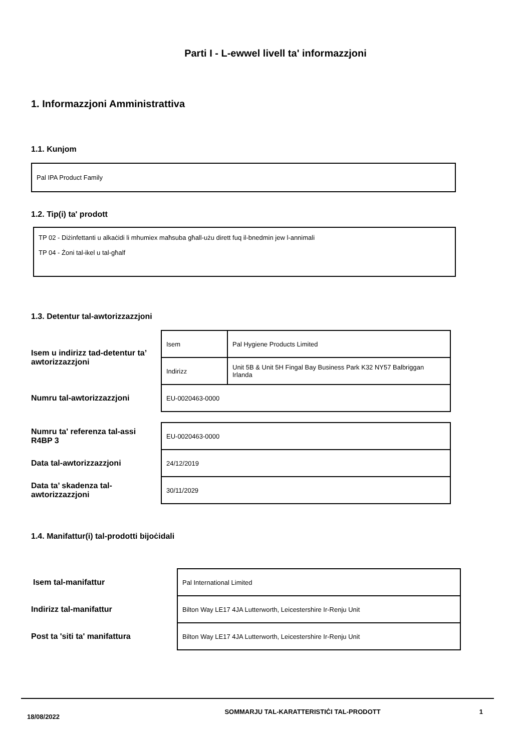Parti I - L-ewwel livell ta' informazzjoni
1. Informazzjoni Amministrattiva
1.1. Kunjom
Pal IPA Product Family
1.2. Tip(i) ta' prodott
TP 02 - Diżinfettanti u alkaċidi li mhumiex maħsuba għall-użu dirett fuq il-bnedmin jew l-annimali
TP 04 - Żoni tal-ikel u tal-għalf
1.3. Detentur tal-awtorizzazzjoni
| Isem u indirizz tad-detentur ta’ awtorizzazzjoni | Isem | Pal Hygiene Products Limited |
| | Indirizz | Unit 5B & Unit 5H Fingal Bay Business Park K32 NY57 Balbriggan Irlanda |
| Numru tal-awtorizzazzjoni | EU-0020463-0000 | |
| Numru ta' referenza tal-assi R4BP 3 | EU-0020463-0000 | |
| Data tal-awtorizzazzjoni | 24/12/2019 | |
| Data ta’ skadenza tal-awtorizzazzjoni | 30/11/2029 | |
1.4. Manifattur(i) tal-prodotti bijoċidali
| Isem tal-manifattur | Pal International Limited |
| Indirizz tal-manifattur | Bilton Way LE17 4JA Lutterworth, Leicestershire Ir-Renju Unit |
| Post ta 'siti ta' manifattura | Bilton Way LE17 4JA Lutterworth, Leicestershire Ir-Renju Unit |
18/08/2022
SOMMARJU TAL-KARATTERISTIĊI TAL-PRODOTT 1